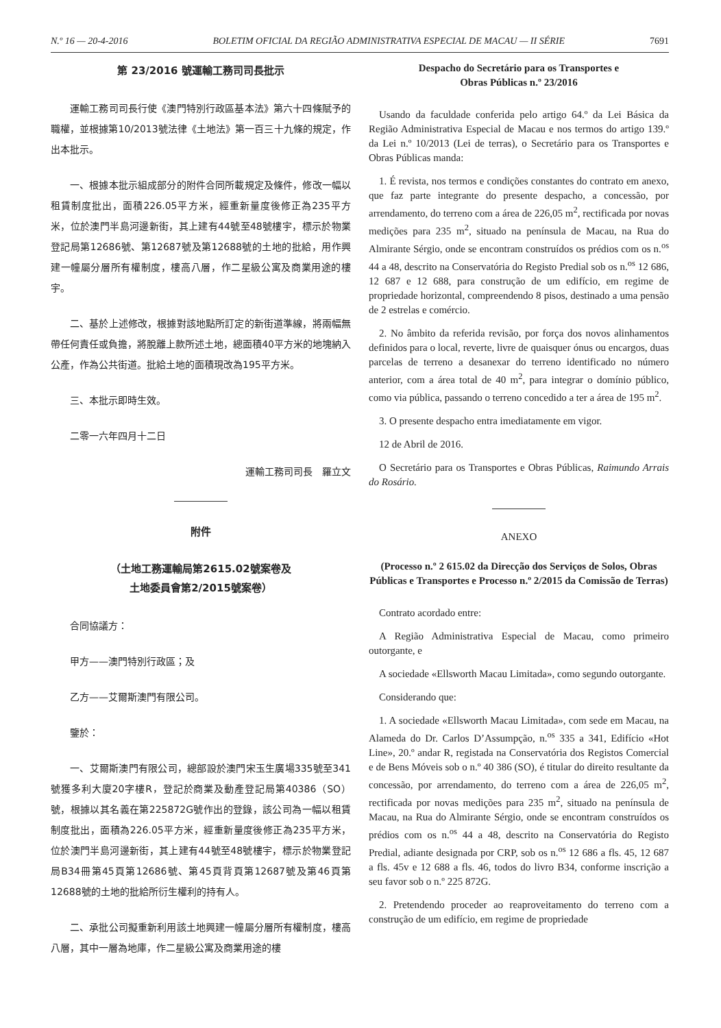N.º 16 — 20-4-2016 BOLETIM OFICIAL DA REGIÃO ADMINISTRATIVA ESPECIAL DE MACAU — II SÉRIE 7691
第 23/2016 號運輸工務司司長批示
運輸工務司司長行使《澳門特別行政區基本法》第六十四條賦予的職權，並根據第10/2013號法律《土地法》第一百三十九條的規定，作出本批示。
一、根據本批示組成部分的附件合同所載規定及條件，修改一幅以租賃制度批出，面積226.05平方米，經重新量度後修正為235平方米，位於澳門半島河邊新街，其上建有44號至48號樓宇，標示於物業登記局第12686號、第12687號及第12688號的土地的批給，用作興建一幢屬分層所有權制度，樓高八層，作二星級公寓及商業用途的樓宇。
二、基於上述修改，根據對該地點所訂定的新街道準線，將兩幅無帶任何責任或負擔，將脫離上款所述土地，總面積40平方米的地塊納入公產，作為公共街道。批給土地的面積現改為195平方米。
三、本批示即時生效。
二零一六年四月十二日
運輸工務司司長　羅立文
附件
（土地工務運輸局第2615.02號案卷及
土地委員會第2/2015號案卷）
合同協議方：
甲方——澳門特別行政區；及
乙方——艾爾斯澳門有限公司。
鑒於：
一、艾爾斯澳門有限公司，總部設於澳門宋玉生廣場335號至341號獲多利大廈20字樓R，登記於商業及動產登記局第40386（SO）號，根據以其名義在第225872G號作出的登錄，該公司為一幅以租賃制度批出，面積為226.05平方米，經重新量度後修正為235平方米，位於澳門半島河邊新街，其上建有44號至48號樓宇，標示於物業登記局B34冊第45頁第12686號、第45頁背頁第12687號及第46頁第12688號的土地的批給所衍生權利的持有人。
二、承批公司擬重新利用該土地興建一幢屬分層所有權制度，樓高八層，其中一層為地庫，作二星級公寓及商業用途的樓
Despacho do Secretário para os Transportes e
Obras Públicas n.º 23/2016
Usando da faculdade conferida pelo artigo 64.º da Lei Básica da Região Administrativa Especial de Macau e nos termos do artigo 139.º da Lei n.º 10/2013 (Lei de terras), o Secretário para os Transportes e Obras Públicas manda:
1. É revista, nos termos e condições constantes do contrato em anexo, que faz parte integrante do presente despacho, a concessão, por arrendamento, do terreno com a área de 226,05 m<sup>2</sup>, rectificada por novas medições para 235 m<sup>2</sup>, situado na península de Macau, na Rua do Almirante Sérgio, onde se encontram construídos os prédios com os n.<sup>os</sup> 44 a 48, descrito na Conservatória do Registo Predial sob os n.<sup>os</sup> 12 686, 12 687 e 12 688, para construção de um edifício, em regime de propriedade horizontal, compreendendo 8 pisos, destinado a uma pensão de 2 estrelas e comércio.
2. No âmbito da referida revisão, por força dos novos alinhamentos definidos para o local, reverte, livre de quaisquer ónus ou encargos, duas parcelas de terreno a desanexar do terreno identificado no número anterior, com a área total de 40 m<sup>2</sup>, para integrar o domínio público, como via pública, passando o terreno concedido a ter a área de 195 m<sup>2</sup>.
3. O presente despacho entra imediatamente em vigor.
12 de Abril de 2016.
O Secretário para os Transportes e Obras Públicas, Raimundo Arrais do Rosário.
ANEXO
(Processo n.º 2 615.02 da Direcção dos Serviços de Solos, Obras Públicas e Transportes e Processo n.º 2/2015 da Comissão de Terras)
Contrato acordado entre:
A Região Administrativa Especial de Macau, como primeiro outorgante, e
A sociedade «Ellsworth Macau Limitada», como segundo outorgante.
Considerando que:
1. A sociedade «Ellsworth Macau Limitada», com sede em Macau, na Alameda do Dr. Carlos D’Assumpção, n.<sup>os</sup> 335 a 341, Edifício «Hot Line», 20.º andar R, registada na Conservatória dos Registos Comercial e de Bens Móveis sob o n.º 40 386 (SO), é titular do direito resultante da concessão, por arrendamento, do terreno com a área de 226,05 m<sup>2</sup>, rectificada por novas medições para 235 m<sup>2</sup>, situado na península de Macau, na Rua do Almirante Sérgio, onde se encontram construídos os prédios com os n.<sup>os</sup> 44 a 48, descrito na Conservatória do Registo Predial, adiante designada por CRP, sob os n.<sup>os</sup> 12 686 a fls. 45, 12 687 a fls. 45v e 12 688 a fls. 46, todos do livro B34, conforme inscrição a seu favor sob o n.º 225 872G.
2. Pretendendo proceder ao reaproveitamento do terreno com a construção de um edifício, em regime de propriedade